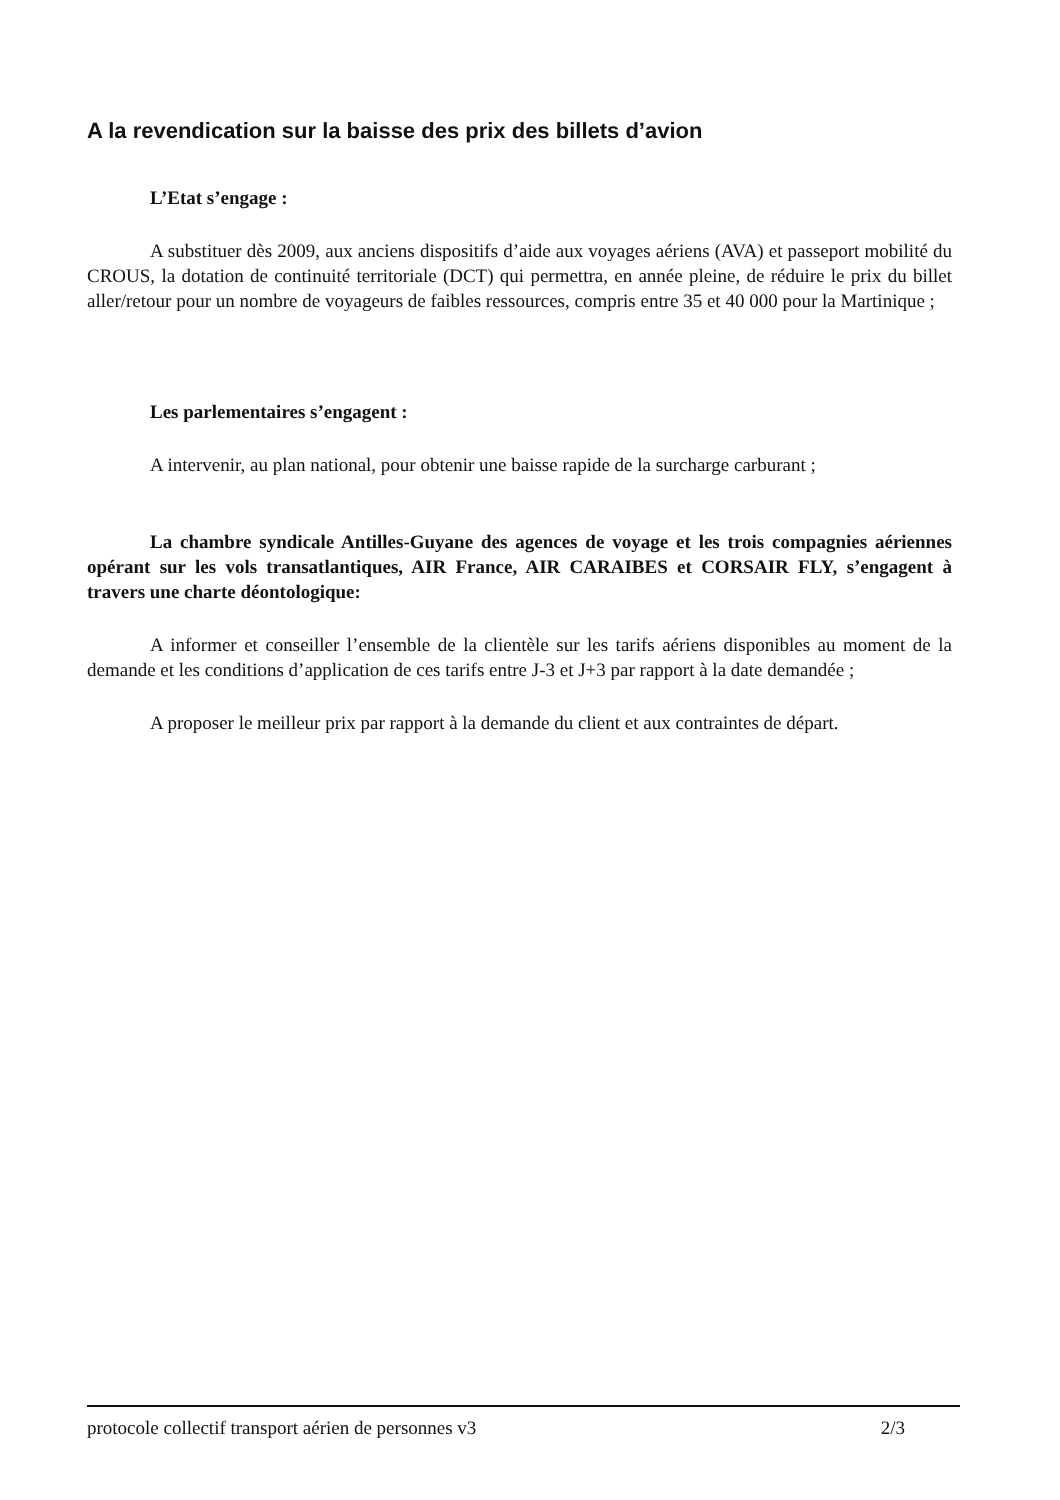A la revendication sur la baisse des prix des billets d’avion
L’Etat s’engage :
A substituer dès 2009, aux anciens dispositifs d’aide aux voyages aériens (AVA) et passeport mobilité du CROUS, la dotation de continuité territoriale (DCT) qui permettra, en année pleine, de réduire le prix du billet aller/retour pour un nombre de voyageurs de faibles ressources, compris entre 35 et 40 000 pour la Martinique ;
Les parlementaires s’engagent :
A intervenir, au plan national, pour obtenir une baisse rapide de la surcharge carburant ;
La chambre syndicale Antilles-Guyane des agences de voyage et les trois compagnies aériennes opérant sur les vols transatlantiques, AIR France, AIR CARAIBES et CORSAIR FLY, s’engagent à travers une charte déontologique:
A informer et conseiller l’ensemble de la clientèle sur les tarifs aériens disponibles au moment de la demande et les conditions d’application de ces tarifs entre J-3 et J+3 par rapport à la date demandée ;
A proposer le meilleur prix par rapport à la demande du client et aux contraintes de départ.
protocole collectif transport aérien de personnes v3 2/3